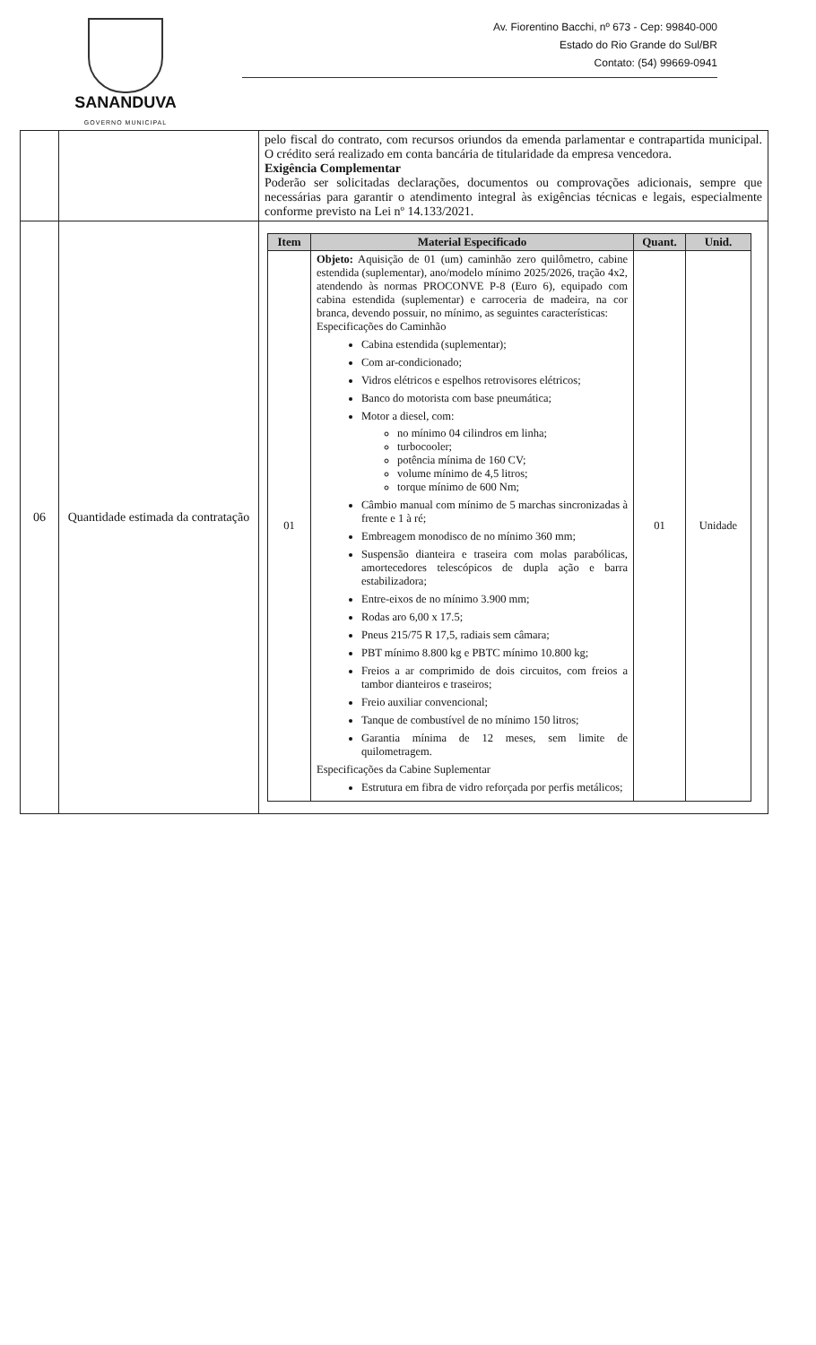SANANDUVA
GOVERNO MUNICIPAL
Av. Fiorentino Bacchi, nº 673 - Cep: 99840-000
Estado do Rio Grande do Sul/BR
Contato: (54) 99669-0941
| | | pelo fiscal do contrato, com recursos oriundos da emenda parlamentar e contrapartida municipal. O crédito será realizado em conta bancária de titularidade da empresa vencedora. Exigência Complementar Poderão ser solicitadas declarações, documentos ou comprovações adicionais, sempre que necessárias para garantir o atendimento integral às exigências técnicas e legais, especialmente conforme previsto na Lei nº 14.133/2021. |
| 06 | Quantidade estimada da contratação | / Item / Material Especificado / Quant. / Unid. / / --- / --- / --- / --- / / 01 / Objeto: Aquisição de 01 (um) caminhão zero quilômetro, cabine estendida (suplementar), ano/modelo mínimo 2025/2026, tração 4x2, atendendo às normas PROCONVE P-8 (Euro 6), equipado com cabina estendida (suplementar) e carroceria de madeira, na cor branca, devendo possuir, no mínimo, as seguintes características: Especificações do Caminhão Cabina estendida (suplementar); Com ar-condicionado; Vidros elétricos e espelhos retrovisores elétricos; Banco do motorista com base pneumática; Motor a diesel, com: no mínimo 04 cilindros em linha; turbocooler; potência mínima de 160 CV; volume mínimo de 4,5 litros; torque mínimo de 600 Nm; Câmbio manual com mínimo de 5 marchas sincronizadas à frente e 1 à ré; Embreagem monodisco de no mínimo 360 mm; Suspensão dianteira e traseira com molas parabólicas, amortecedores telescópicos de dupla ação e barra estabilizadora; Entre-eixos de no mínimo 3.900 mm; Rodas aro 6,00 x 17.5; Pneus 215/75 R 17,5, radiais sem câmara; PBT mínimo 8.800 kg e PBTC mínimo 10.800 kg; Freios a ar comprimido de dois circuitos, com freios a tambor dianteiros e traseiros; Freio auxiliar convencional; Tanque de combustível de no mínimo 150 litros; Garantia mínima de 12 meses, sem limite de quilometragem. Especificações da Cabine Suplementar Estrutura em fibra de vidro reforçada por perfis metálicos; / 01 / Unidade / |